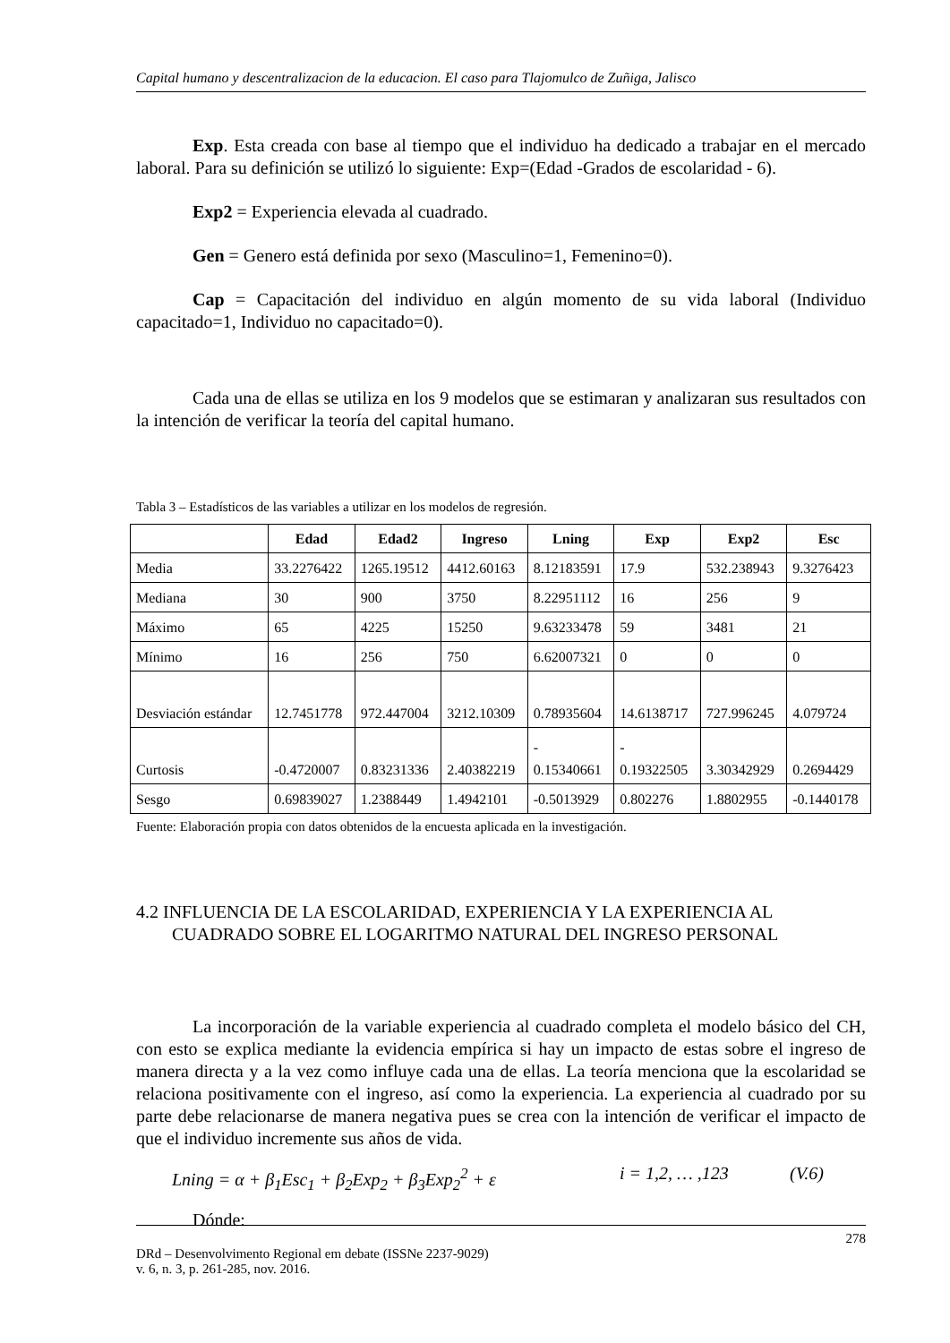Capital humano y descentralizacion de la educacion. El caso para Tlajomulco de Zuñiga, Jalisco
Exp. Esta creada con base al tiempo que el individuo ha dedicado a trabajar en el mercado laboral. Para su definición se utilizó lo siguiente: Exp=(Edad -Grados de escolaridad - 6).
Exp2 = Experiencia elevada al cuadrado.
Gen = Genero está definida por sexo (Masculino=1, Femenino=0).
Cap = Capacitación del individuo en algún momento de su vida laboral (Individuo capacitado=1, Individuo no capacitado=0).
Cada una de ellas se utiliza en los 9 modelos que se estimaran y analizaran sus resultados con la intención de verificar la teoría del capital humano.
Tabla 3 – Estadísticos de las variables a utilizar en los modelos de regresión.
| | Edad | Edad2 | Ingreso | Lning | Exp | Exp2 | Esc |
| --- | --- | --- | --- | --- | --- | --- | --- |
| Media | 33.2276422 | 1265.19512 | 4412.60163 | 8.12183591 | 17.9 | 532.238943 | 9.3276423 |
| Mediana | 30 | 900 | 3750 | 8.22951112 | 16 | 256 | 9 |
| Máximo | 65 | 4225 | 15250 | 9.63233478 | 59 | 3481 | 21 |
| Mínimo | 16 | 256 | 750 | 6.62007321 | 0 | 0 | 0 |
| Desviación estándar | 12.7451778 | 972.447004 | 3212.10309 | 0.78935604 | 14.6138717 | 727.996245 | 4.079724 |
| Curtosis | -0.4720007 | 0.83231336 | 2.40382219 | - 0.15340661 | - 0.19322505 | 3.30342929 | 0.2694429 |
| Sesgo | 0.69839027 | 1.2388449 | 1.4942101 | -0.5013929 | 0.802276 | 1.8802955 | -0.1440178 |
Fuente: Elaboración propia con datos obtenidos de la encuesta aplicada en la investigación.
4.2 INFLUENCIA DE LA ESCOLARIDAD, EXPERIENCIA Y LA EXPERIENCIA AL CUADRADO SOBRE EL LOGARITMO NATURAL DEL INGRESO PERSONAL
La incorporación de la variable experiencia al cuadrado completa el modelo básico del CH, con esto se explica mediante la evidencia empírica si hay un impacto de estas sobre el ingreso de manera directa y a la vez como influye cada una de ellas. La teoría menciona que la escolaridad se relaciona positivamente con el ingreso, así como la experiencia. La experiencia al cuadrado por su parte debe relacionarse de manera negativa pues se crea con la intención de verificar el impacto de que el individuo incremente sus años de vida.
Lning = α + β<sub>1</sub>Esc<sub>1</sub> + β<sub>2</sub>Exp<sub>2</sub> + β<sub>3</sub>Exp<sub>2</sub><sup>2</sup> + ε i = 1,2, … ,123 (V.6)
Dónde:
278
DRd – Desenvolvimento Regional em debate (ISSNe 2237-9029)
v. 6, n. 3, p. 261-285, nov. 2016.